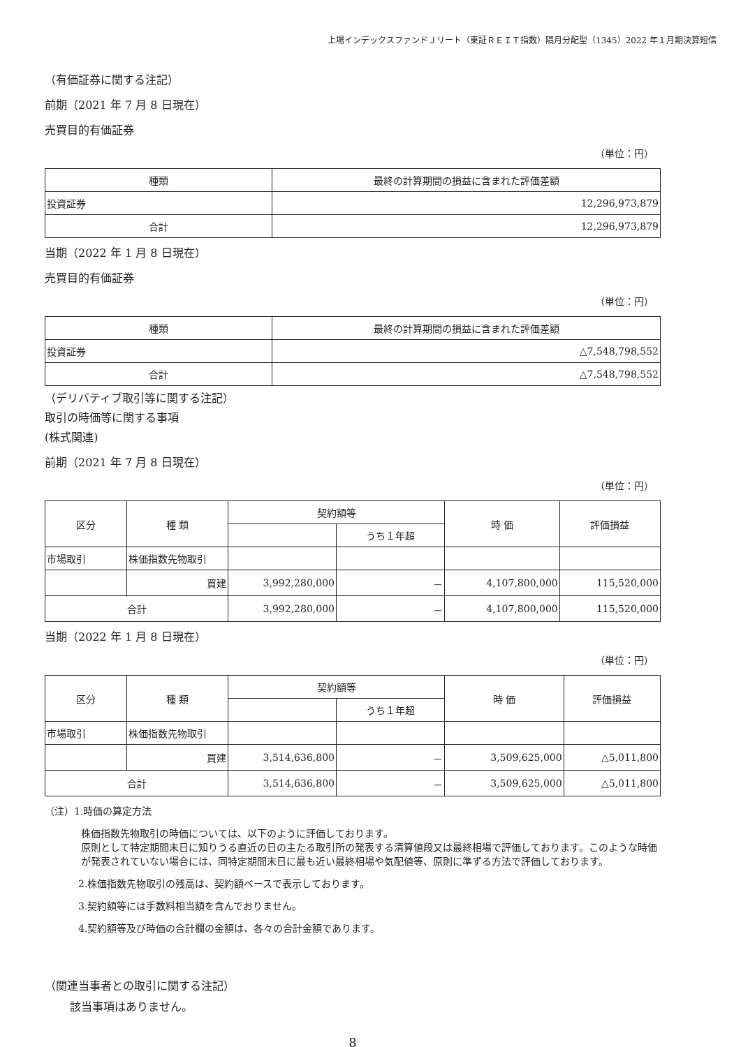上場インデックスファンドＪリート（東証ＲＥＩＴ指数）隔月分配型（1345）2022 年１月期決算短信
（有価証券に関する注記）
前期（2021 年 7 月 8 日現在）
売買目的有価証券
（単位：円）
| 種類 | 最終の計算期間の損益に含まれた評価差額 |
| --- | --- |
| 投資証券 | 12,296,973,879 |
| 合計 | 12,296,973,879 |
当期（2022 年 1 月 8 日現在）
売買目的有価証券
（単位：円）
| 種類 | 最終の計算期間の損益に含まれた評価差額 |
| --- | --- |
| 投資証券 | △7,548,798,552 |
| 合計 | △7,548,798,552 |
（デリバティブ取引等に関する注記）
取引の時価等に関する事項
(株式関連)
前期（2021 年 7 月 8 日現在）
（単位：円）
| 区分 | 種 類 | 契約額等 | | 時 価 | 評価損益 |
| --- | --- | --- | --- | --- | --- |
| | | | うち１年超 | | |
| 市場取引 | 株価指数先物取引 | | | | |
| | 買建 | 3,992,280,000 | － | 4,107,800,000 | 115,520,000 |
| 合計 | | 3,992,280,000 | － | 4,107,800,000 | 115,520,000 |
当期（2022 年 1 月 8 日現在）
（単位：円）
| 区分 | 種 類 | 契約額等 | | 時 価 | 評価損益 |
| --- | --- | --- | --- | --- | --- |
| | | | うち１年超 | | |
| 市場取引 | 株価指数先物取引 | | | | |
| | 買建 | 3,514,636,800 | － | 3,509,625,000 | △5,011,800 |
| 合計 | | 3,514,636,800 | － | 3,509,625,000 | △5,011,800 |
（注）1.時価の算定方法
株価指数先物取引の時価については、以下のように評価しております。
原則として特定期間末日に知りうる直近の日の主たる取引所の発表する清算値段又は最終相場で評価しております。このような時価が発表されていない場合には、同特定期間末日に最も近い最終相場や気配値等、原則に準ずる方法で評価しております。
2.株価指数先物取引の残高は、契約額ベースで表示しております。
3.契約額等には手数料相当額を含んでおりません。
4.契約額等及び時価の合計欄の金額は、各々の合計金額であります。
（関連当事者との取引に関する注記）
該当事項はありません。
8